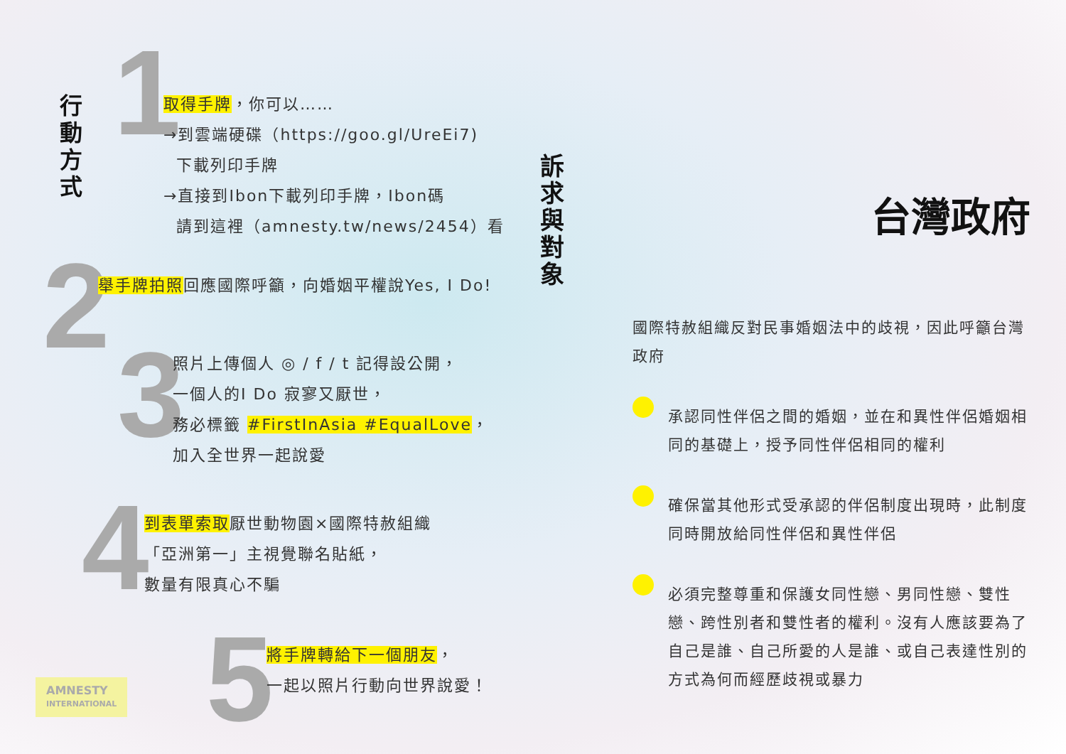行動方式
1
取得手牌，你可以……
→到雲端硬碟（https://goo.gl/UreEi7)
下載列印手牌
→直接到Ibon下載列印手牌，Ibon碼
請到這裡（amnesty.tw/news/2454）看
2
舉手牌拍照回應國際呼籲，向婚姻平權說Yes, I Do!
3
照片上傳個人 ◎ / f / t 記得設公開，
一個人的I Do 寂寥又厭世，
務必標籤 #FirstInAsia #EqualLove，
加入全世界一起說愛
4
到表單索取厭世動物園×國際特赦組織
「亞洲第一」主視覺聯名貼紙，
數量有限真心不騙
5
將手牌轉給下一個朋友，
一起以照片行動向世界說愛！
AMNESTY
INTERNATIONAL
訴
求
與
對
象
台灣政府
國際特赦組織反對民事婚姻法中的歧視，因此呼籲台灣政府
承認同性伴侶之間的婚姻，並在和異性伴侶婚姻相同的基礎上，授予同性伴侶相同的權利
確保當其他形式受承認的伴侶制度出現時，此制度同時開放給同性伴侶和異性伴侶
必須完整尊重和保護女同性戀、男同性戀、雙性戀、跨性別者和雙性者的權利。沒有人應該要為了自己是誰、自己所愛的人是誰、或自己表達性別的方式為何而經歷歧視或暴力